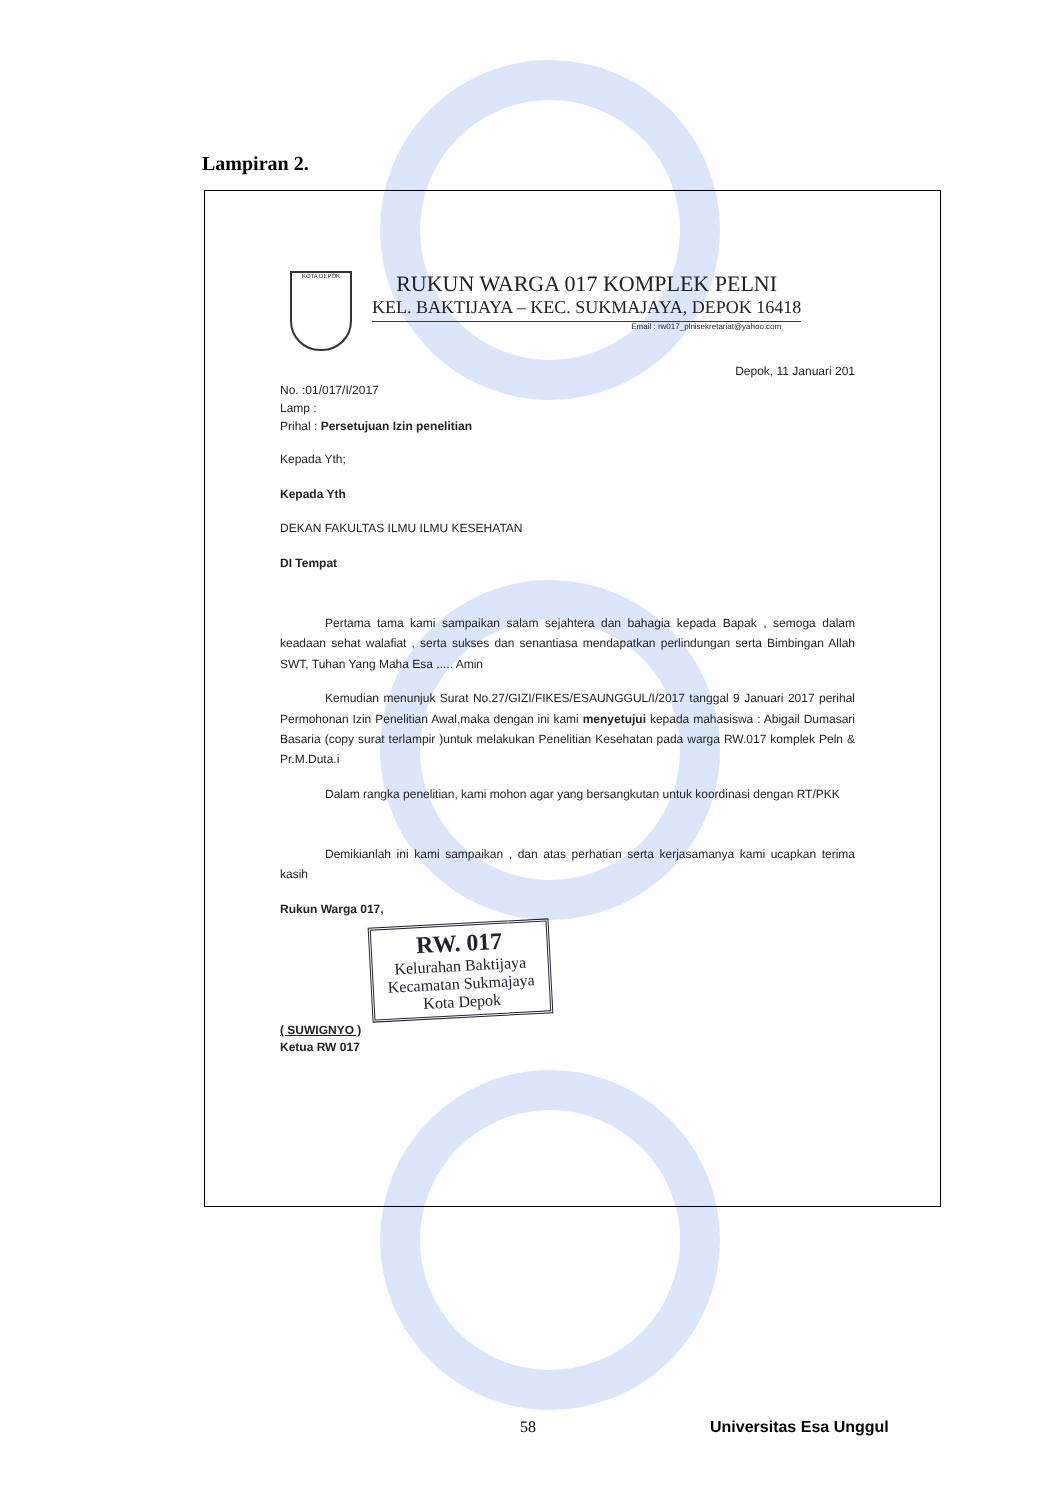Lampiran 2.
KOTA DEPOK
RUKUN WARGA 017 KOMPLEK PELNI
KEL. BAKTIJAYA – KEC. SUKMAJAYA, DEPOK 16418
Email : rw017_plnisekretariat@yahoo.com
Depok, 11 Januari 201
No. :01/017/I/2017
Lamp :
Prihal : Persetujuan Izin penelitian
Kepada Yth;
Kepada Yth
DEKAN FAKULTAS ILMU ILMU KESEHATAN
DI Tempat
Pertama tama kami sampaikan salam sejahtera dan bahagia kepada Bapak , semoga dalam keadaan sehat walafiat , serta sukses dan senantiasa mendapatkan perlindungan serta Bimbingan Allah SWT, Tuhan Yang Maha Esa ..... Amin
Kemudian menunjuk Surat No.27/GIZI/FIKES/ESAUNGGUL/I/2017 tanggal 9 Januari 2017 perihal Permohonan Izin Penelitian Awal,maka dengan ini kami menyetujui kepada mahasiswa : Abigail Dumasari Basaria (copy surat terlampir )untuk melakukan Penelitian Kesehatan pada warga RW.017 komplek Peln & Pr.M.Duta.i
Dalam rangka penelitian, kami mohon agar yang bersangkutan untuk koordinasi dengan RT/PKK
Demikianlah ini kami sampaikan , dan atas perhatian serta kerjasamanya kami ucapkan terima kasih
Rukun Warga 017,
RW. 017
Kelurahan Baktijaya
Kecamatan Sukmajaya
Kota Depok
( SUWIGNYO )
Ketua RW 017
58 Universitas Esa Unggul